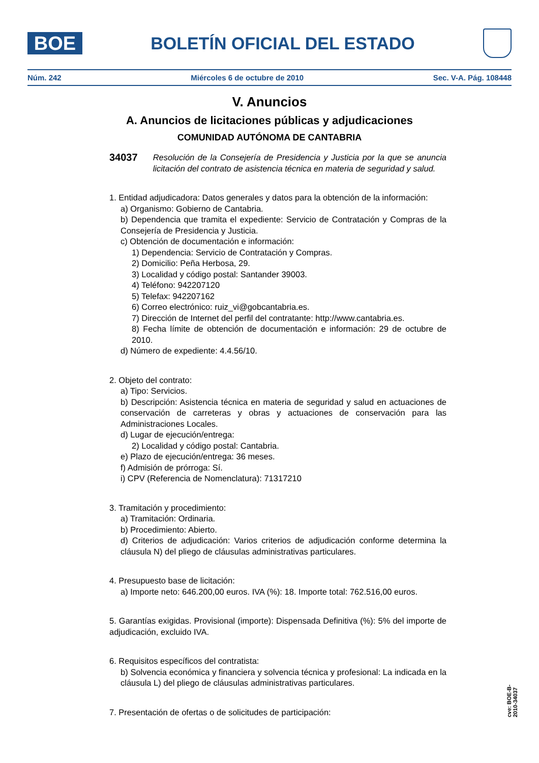BOE
BOLETÍN OFICIAL DEL ESTADO
Núm. 242 Miércoles 6 de octubre de 2010 Sec. V-A. Pág. 108448
V. Anuncios
A. Anuncios de licitaciones públicas y adjudicaciones
COMUNIDAD AUTÓNOMA DE CANTABRIA
34037 Resolución de la Consejería de Presidencia y Justicia por la que se anuncia licitación del contrato de asistencia técnica en materia de seguridad y salud.
1. Entidad adjudicadora: Datos generales y datos para la obtención de la información:
a) Organismo: Gobierno de Cantabria.
b) Dependencia que tramita el expediente: Servicio de Contratación y Compras de la Consejería de Presidencia y Justicia.
c) Obtención de documentación e información:
1) Dependencia: Servicio de Contratación y Compras.
2) Domicilio: Peña Herbosa, 29.
3) Localidad y código postal: Santander 39003.
4) Teléfono: 942207120
5) Telefax: 942207162
6) Correo electrónico: ruiz_vi@gobcantabria.es.
7) Dirección de Internet del perfil del contratante: http://www.cantabria.es.
8) Fecha límite de obtención de documentación e información: 29 de octubre de 2010.
d) Número de expediente: 4.4.56/10.
2. Objeto del contrato:
a) Tipo: Servicios.
b) Descripción: Asistencia técnica en materia de seguridad y salud en actuaciones de conservación de carreteras y obras y actuaciones de conservación para las Administraciones Locales.
d) Lugar de ejecución/entrega:
2) Localidad y código postal: Cantabria.
e) Plazo de ejecución/entrega: 36 meses.
f) Admisión de prórroga: Sí.
i) CPV (Referencia de Nomenclatura): 71317210
3. Tramitación y procedimiento:
a) Tramitación: Ordinaria.
b) Procedimiento: Abierto.
d) Criterios de adjudicación: Varios criterios de adjudicación conforme determina la cláusula N) del pliego de cláusulas administrativas particulares.
4. Presupuesto base de licitación:
a) Importe neto: 646.200,00 euros. IVA (%): 18. Importe total: 762.516,00 euros.
5. Garantías exigidas. Provisional (importe): Dispensada Definitiva (%): 5% del importe de adjudicación, excluido IVA.
6. Requisitos específicos del contratista:
b) Solvencia económica y financiera y solvencia técnica y profesional: La indicada en la cláusula L) del pliego de cláusulas administrativas particulares.
7. Presentación de ofertas o de solicitudes de participación:
cve: BOE-B-2010-34037